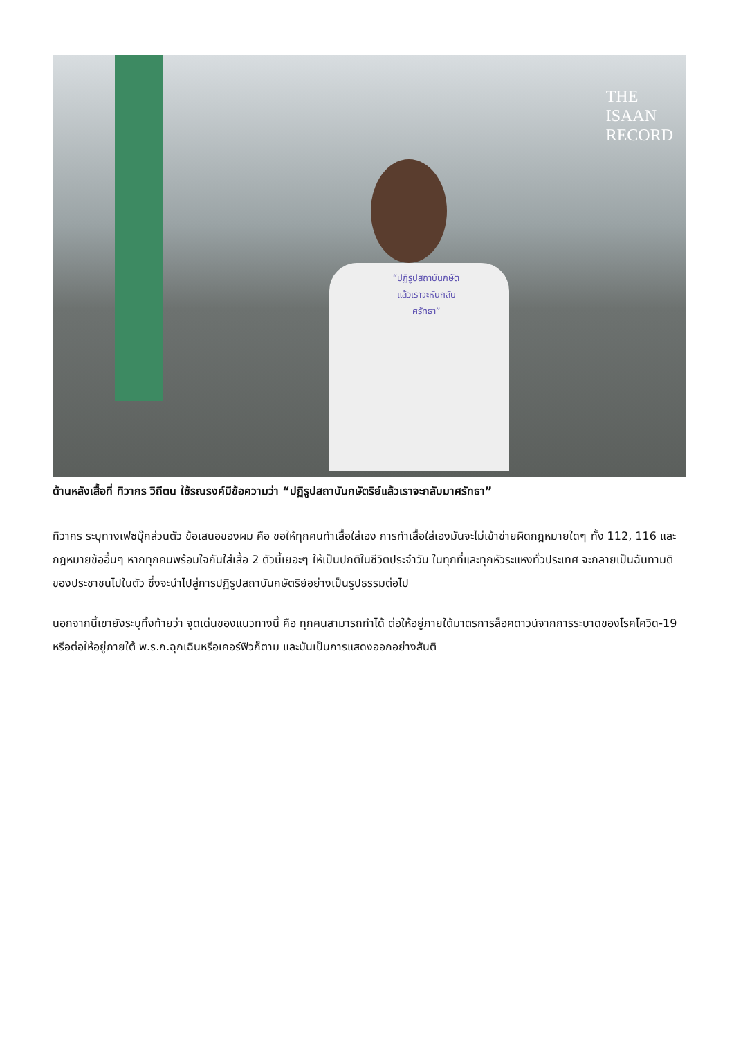“ปฏิรูปสถาบันกษัต
แล้วเราจะหันกลับ
ศรัทธา”
THE
ISAAN
RECORD
ด้านหลังเสื้อที่ ทิวากร วิถีตน ใช้รณรงค์มีข้อความว่า “ปฏิรูปสถาบันกษัตริย์แล้วเราจะกลับมาศรัทธา”
ทิวากร ระบุทางเฟซบุ๊กส่วนตัว ข้อเสนอของผม คือ ขอให้ทุกคนทำเสื้อใส่เอง การทำเสื้อใส่เองมันจะไม่เข้าข่ายผิดกฎหมายใดๆ ทั้ง 112, 116 และกฎหมายข้ออื่นๆ หากทุกคนพร้อมใจกันใส่เสื้อ 2 ตัวนี้เยอะๆ ให้เป็นปกติในชีวิตประจำวัน ในทุกที่และทุกหัวระแหงทั่วประเทศ จะกลายเป็นฉันทามติของประชาชนไปในตัว ซึ่งจะนำไปสู่การปฏิรูปสถาบันกษัตริย์อย่างเป็นรูปธรรมต่อไป
นอกจากนี้เขายังระบุทิ้งท้ายว่า จุดเด่นของแนวทางนี้ คือ ทุกคนสามารถทำได้ ต่อให้อยู่ภายใต้มาตรการล็อคดาวน์จากการระบาดของโรคโควิด-19 หรือต่อให้อยู่ภายใต้ พ.ร.ก.ฉุกเฉินหรือเคอร์ฟิวก็ตาม และมันเป็นการแสดงออกอย่างสันติ